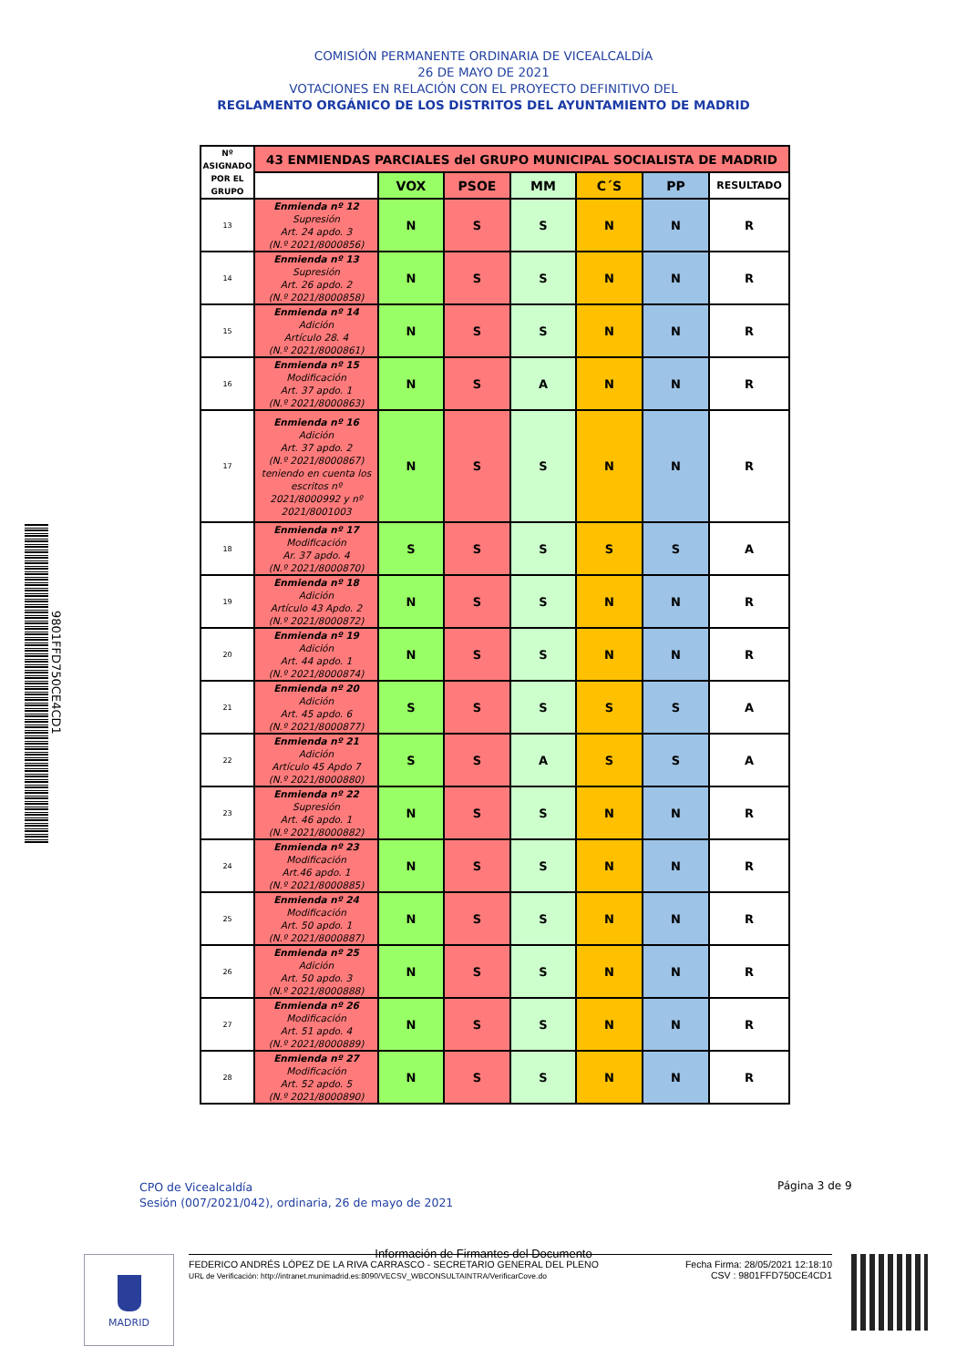COMISIÓN PERMANENTE ORDINARIA DE VICEALCALDÍA
26 DE MAYO DE 2021
VOTACIONES EN RELACIÓN CON EL PROYECTO DEFINITIVO DEL
REGLAMENTO ORGÁNICO DE LOS DISTRITOS DEL AYUNTAMIENTO DE MADRID
9801FFD750CE4CD1
| Nº ASIGNADO POR EL GRUPO | 43 ENMIENDAS PARCIALES del GRUPO MUNICIPAL SOCIALISTA DE MADRID | | | | | | |
| --- | --- | --- | --- | --- | --- | --- | --- |
| | | VOX | PSOE | MM | C´S | PP | RESULTADO |
| 13 | Enmienda nº 12 Supresión Art. 24 apdo. 3 (N.º 2021/8000856) | N | S | S | N | N | R |
| 14 | Enmienda nº 13 Supresión Art. 26 apdo. 2 (N.º 2021/8000858) | N | S | S | N | N | R |
| 15 | Enmienda nº 14 Adición Artículo 28. 4 (N.º 2021/8000861) | N | S | S | N | N | R |
| 16 | Enmienda nº 15 Modificación Art. 37 apdo. 1 (N.º 2021/8000863) | N | S | A | N | N | R |
| 17 | Enmienda nº 16 Adición Art. 37 apdo. 2 (N.º 2021/8000867) teniendo en cuenta los escritos nº 2021/8000992 y nº 2021/8001003 | N | S | S | N | N | R |
| 18 | Enmienda nº 17 Modificación Ar. 37 apdo. 4 (N.º 2021/8000870) | S | S | S | S | S | A |
| 19 | Enmienda nº 18 Adición Artículo 43 Apdo. 2 (N.º 2021/8000872) | N | S | S | N | N | R |
| 20 | Enmienda nº 19 Adición Art. 44 apdo. 1 (N.º 2021/8000874) | N | S | S | N | N | R |
| 21 | Enmienda nº 20 Adición Art. 45 apdo. 6 (N.º 2021/8000877) | S | S | S | S | S | A |
| 22 | Enmienda nº 21 Adición Artículo 45 Apdo 7 (N.º 2021/8000880) | S | S | A | S | S | A |
| 23 | Enmienda nº 22 Supresión Art. 46 apdo. 1 (N.º 2021/8000882) | N | S | S | N | N | R |
| 24 | Enmienda nº 23 Modificación Art.46 apdo. 1 (N.º 2021/8000885) | N | S | S | N | N | R |
| 25 | Enmienda nº 24 Modificación Art. 50 apdo. 1 (N.º 2021/8000887) | N | S | S | N | N | R |
| 26 | Enmienda nº 25 Adición Art. 50 apdo. 3 (N.º 2021/8000888) | N | S | S | N | N | R |
| 27 | Enmienda nº 26 Modificación Art. 51 apdo. 4 (N.º 2021/8000889) | N | S | S | N | N | R |
| 28 | Enmienda nº 27 Modificación Art. 52 apdo. 5 (N.º 2021/8000890) | N | S | S | N | N | R |
CPO de Vicealcaldía
Sesión (007/2021/042), ordinaria, 26 de mayo de 2021
Página 3 de 9
Información de Firmantes del Documento
MADRID
FEDERICO ANDRÉS LÓPEZ DE LA RIVA CARRASCO - SECRETARIO GENERAL DEL PLENO
URL de Verificación: http://intranet.munimadrid.es:8090/VECSV_WBCONSULTAINTRA/VerificarCove.do
Fecha Firma: 28/05/2021 12:18:10
CSV : 9801FFD750CE4CD1